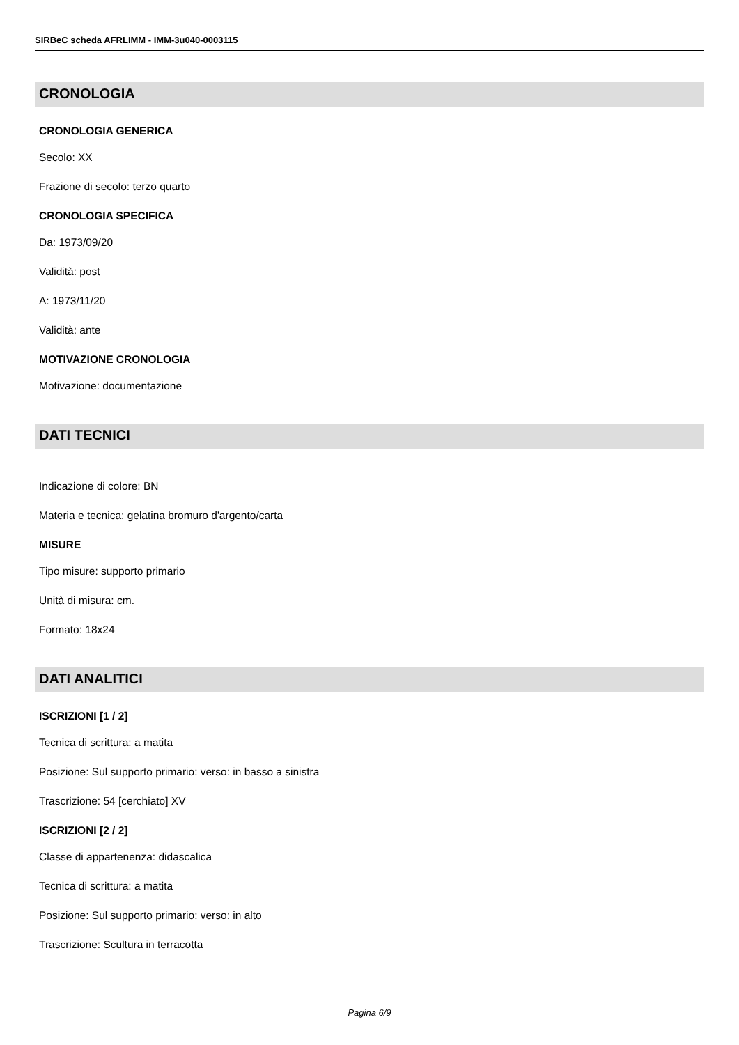SIRBeC scheda AFRLIMM - IMM-3u040-0003115
CRONOLOGIA
CRONOLOGIA GENERICA
Secolo: XX
Frazione di secolo: terzo quarto
CRONOLOGIA SPECIFICA
Da: 1973/09/20
Validità: post
A: 1973/11/20
Validità: ante
MOTIVAZIONE CRONOLOGIA
Motivazione: documentazione
DATI TECNICI
Indicazione di colore: BN
Materia e tecnica: gelatina bromuro d'argento/carta
MISURE
Tipo misure: supporto primario
Unità di misura: cm.
Formato: 18x24
DATI ANALITICI
ISCRIZIONI [1 / 2]
Tecnica di scrittura: a matita
Posizione: Sul supporto primario: verso: in basso a sinistra
Trascrizione: 54 [cerchiato] XV
ISCRIZIONI [2 / 2]
Classe di appartenenza: didascalica
Tecnica di scrittura: a matita
Posizione: Sul supporto primario: verso: in alto
Trascrizione: Scultura in terracotta
Pagina 6/9